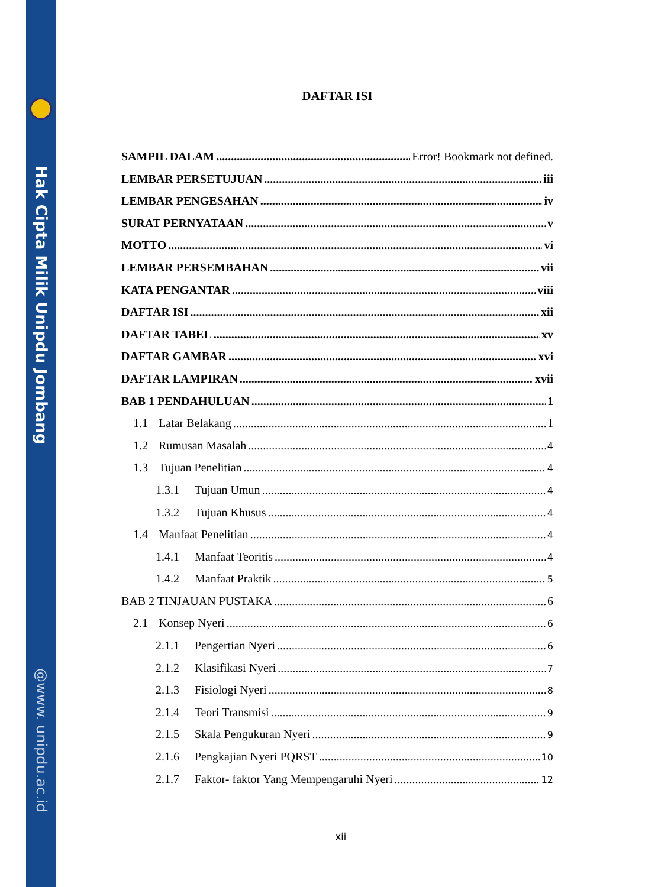Hak Cipta Milik Unipdu Jombang
@www. unipdu.ac.id
DAFTAR ISI
SAMPIL DALAM Error! Bookmark not defined.
LEMBAR PERSETUJUAN iii
LEMBAR PENGESAHAN iv
SURAT PERNYATAAN v
MOTTO vi
LEMBAR PERSEMBAHAN vii
KATA PENGANTAR viii
DAFTAR ISI xii
DAFTAR TABEL xv
DAFTAR GAMBAR xvi
DAFTAR LAMPIRAN xvii
BAB 1 PENDAHULUAN 1
1.1 Latar Belakang 1
1.2 Rumusan Masalah 4
1.3 Tujuan Penelitian 4
1.3.1 Tujuan Umun 4
1.3.2 Tujuan Khusus 4
1.4 Manfaat Penelitian 4
1.4.1 Manfaat Teoritis 4
1.4.2 Manfaat Praktik 5
BAB 2 TINJAUAN PUSTAKA 6
2.1 Konsep Nyeri 6
2.1.1 Pengertian Nyeri 6
2.1.2 Klasifikasi Nyeri 7
2.1.3 Fisiologi Nyeri 8
2.1.4 Teori Transmisi 9
2.1.5 Skala Pengukuran Nyeri 9
2.1.6 Pengkajian Nyeri PQRST 10
2.1.7 Faktor- faktor Yang Mempengaruhi Nyeri 12
xii